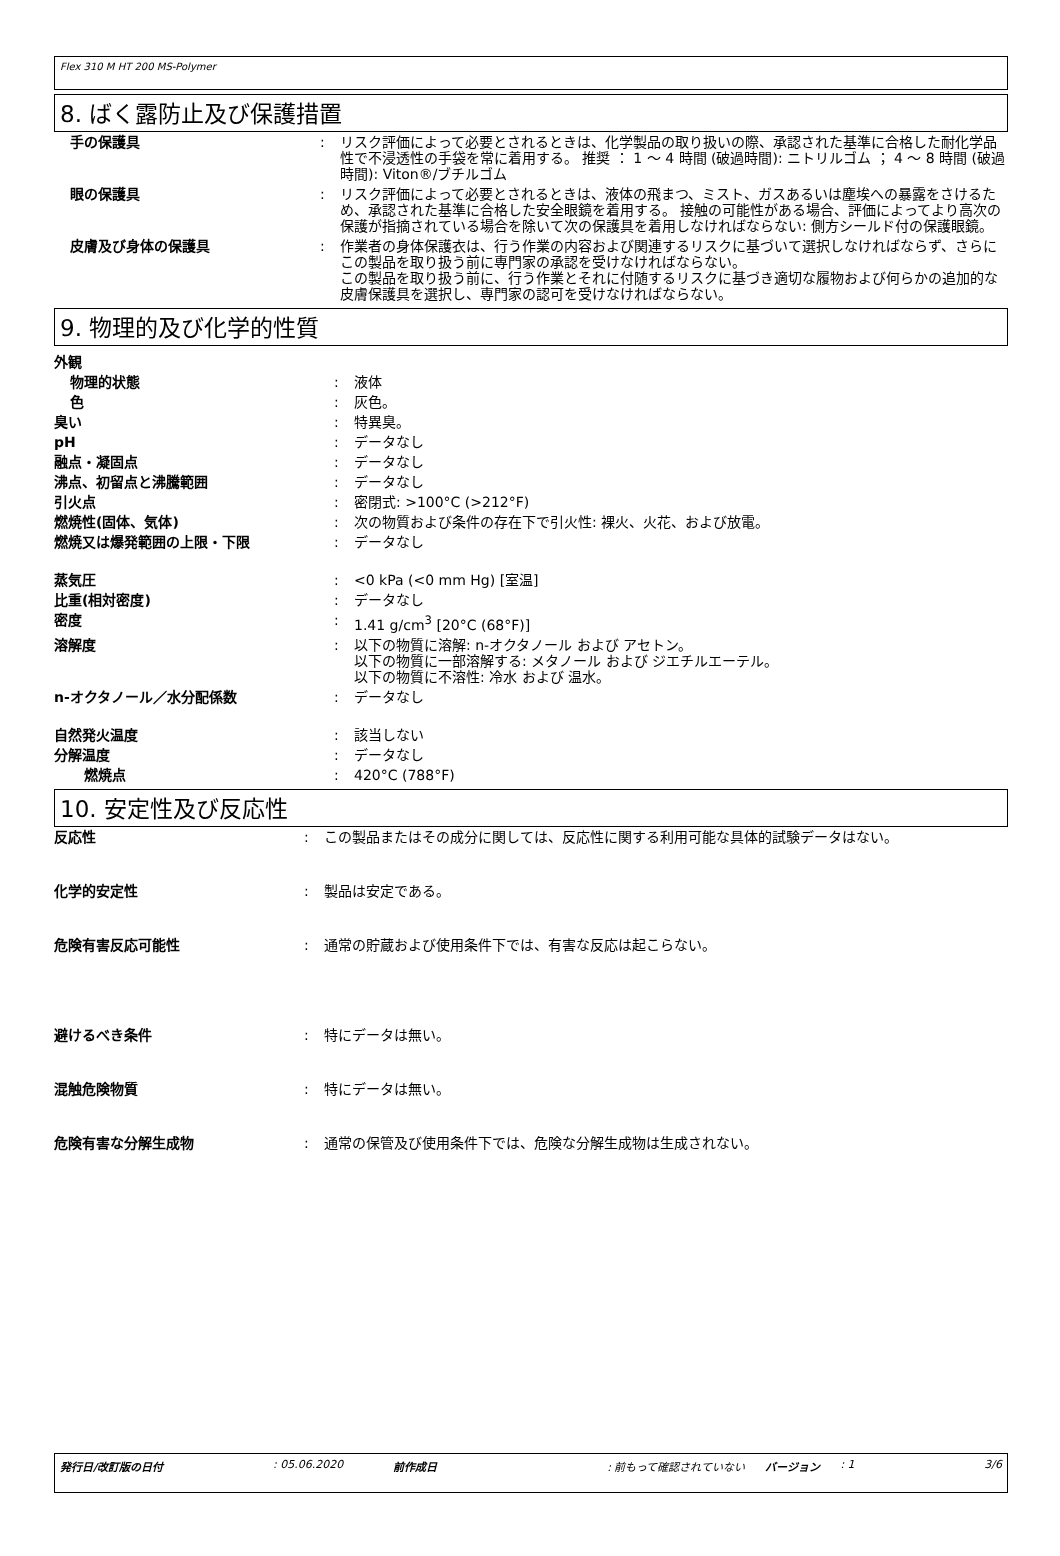Flex 310 M HT 200 MS-Polymer
8. ばく露防止及び保護措置
| 手の保護具 | : | リスク評価によって必要とされるときは、化学製品の取り扱いの際、承認された基準に合格した耐化学品性で不浸透性の手袋を常に着用する。 推奨 ： 1 〜 4 時間 (破過時間): ニトリルゴム ； 4 〜 8 時間 (破過時間): Viton®/ブチルゴム |
| 眼の保護具 | : | リスク評価によって必要とされるときは、液体の飛まつ、ミスト、ガスあるいは塵埃への暴露をさけるため、承認された基準に合格した安全眼鏡を着用する。 接触の可能性がある場合、評価によってより高次の保護が指摘されている場合を除いて次の保護具を着用しなければならない: 側方シールド付の保護眼鏡。 |
| 皮膚及び身体の保護具 | : | 作業者の身体保護衣は、行う作業の内容および関連するリスクに基づいて選択しなければならず、さらにこの製品を取り扱う前に専門家の承認を受けなければならない。 この製品を取り扱う前に、行う作業とそれに付随するリスクに基づき適切な履物および何らかの追加的な皮膚保護具を選択し、専門家の認可を受けなければならない。 |
9. 物理的及び化学的性質
| 外観 | | |
| 物理的状態 | : | 液体 |
| 色 | : | 灰色。 |
| 臭い | : | 特異臭。 |
| pH | : | データなし |
| 融点・凝固点 | : | データなし |
| 沸点、初留点と沸騰範囲 | : | データなし |
| 引火点 | : | 密閉式: >100°C (>212°F) |
| 燃焼性(固体、気体) | : | 次の物質および条件の存在下で引火性: 裸火、火花、および放電。 |
| 燃焼又は爆発範囲の上限・下限 | : | データなし |
| 蒸気圧 | : | <0 kPa (<0 mm Hg) [室温] |
| 比重(相対密度) | : | データなし |
| 密度 | : | 1.41 g/cm<sup>3</sup> [20°C (68°F)] |
| 溶解度 | : | 以下の物質に溶解: n-オクタノール および アセトン。 以下の物質に一部溶解する: メタノール および ジエチルエーテル。 以下の物質に不溶性: 冷水 および 温水。 |
| n-オクタノール／水分配係数 | : | データなし |
| 自然発火温度 | : | 該当しない |
| 分解温度 | : | データなし |
| 燃焼点 | : | 420°C (788°F) |
10. 安定性及び反応性
| 反応性 | : | この製品またはその成分に関しては、反応性に関する利用可能な具体的試験データはない。 |
| 化学的安定性 | : | 製品は安定である。 |
| 危険有害反応可能性 | : | 通常の貯蔵および使用条件下では、有害な反応は起こらない。 |
| 避けるべき条件 | : | 特にデータは無い。 |
| 混触危険物質 | : | 特にデータは無い。 |
| 危険有害な分解生成物 | : | 通常の保管及び使用条件下では、危険な分解生成物は生成されない。 |
発行日/改訂版の日付: 05.06.2020 前作成日: 前もって確認されていない バージョン: 1 3/6